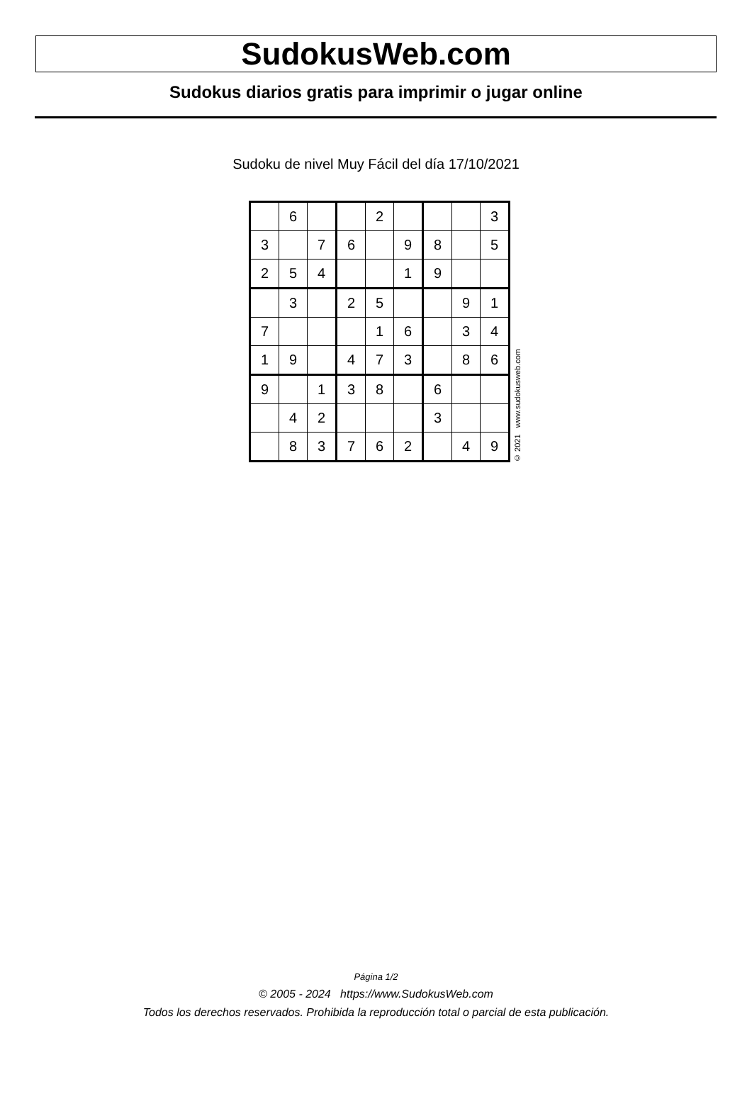SudokusWeb.com
Sudokus diarios gratis para imprimir o jugar online
Sudoku de nivel Muy Fácil del día 17/10/2021
| | 6 | | | 2 | | | | 3 |
| 3 | | 7 | 6 | | 9 | 8 | | 5 |
| 2 | 5 | 4 | | | 1 | 9 | | |
| | 3 | | 2 | 5 | | | 9 | 1 |
| 7 | | | | 1 | 6 | | 3 | 4 |
| 1 | 9 | | 4 | 7 | 3 | | 8 | 6 |
| 9 | | 1 | 3 | 8 | | 6 | | |
| | 4 | 2 | | | | 3 | | |
| | 8 | 3 | 7 | 6 | 2 | | 4 | 9 |
© 2021 www.sudokusweb.com
Página 1/2
© 2005 - 2024 https://www.SudokusWeb.com
Todos los derechos reservados. Prohibida la reproducción total o parcial de esta publicación.